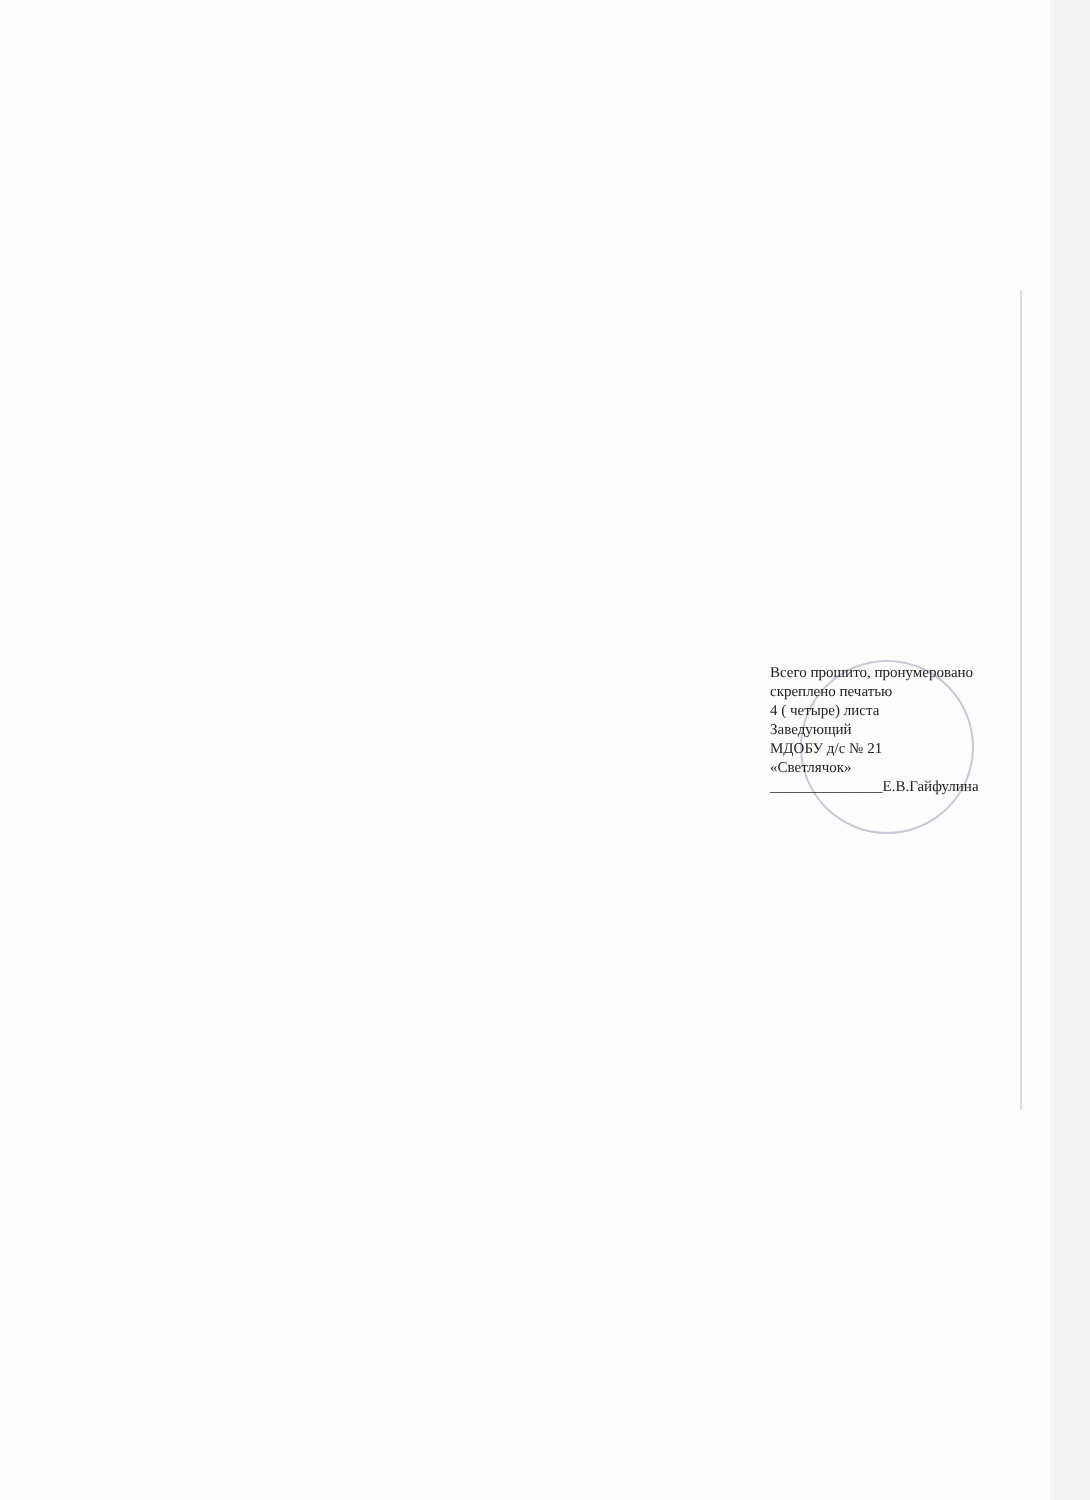Всего прошито, пронумеровано
скреплено печатью
4 ( четыре) листа
Заведующий
МДОБУ д/с № 21
«Светлячок»
_______________Е.В.Гайфулина